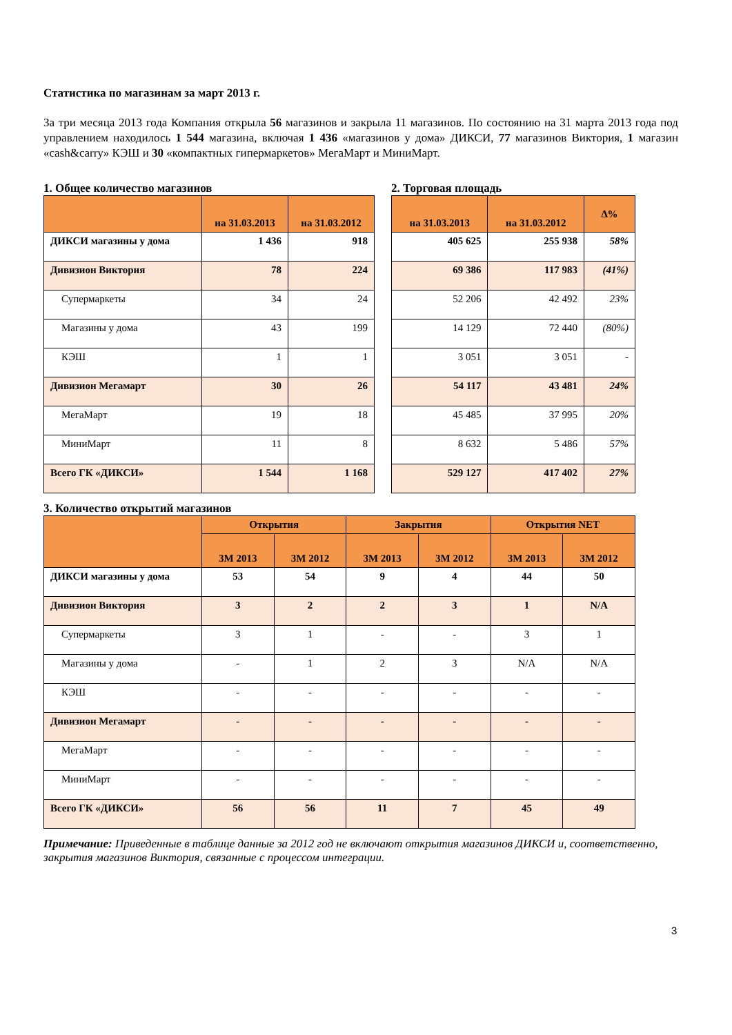Статистика по магазинам за март 2013 г.
За три месяца 2013 года Компания открыла 56 магазинов и закрыла 11 магазинов. По состоянию на 31 марта 2013 года под управлением находилось 1 544 магазина, включая 1 436 «магазинов у дома» ДИКСИ, 77 магазинов Виктория, 1 магазин «cash&carry» КЭШ и 30 «компактных гипермаркетов» МегаМарт и МиниМарт.
1. Общее количество магазинов
| | на 31.03.2013 | на 31.03.2012 |
| --- | --- | --- |
| ДИКСИ магазины у дома | 1 436 | 918 |
| Дивизион Виктория | 78 | 224 |
| Супермаркеты | 34 | 24 |
| Магазины у дома | 43 | 199 |
| КЭШ | 1 | 1 |
| Дивизион Мегамарт | 30 | 26 |
| МегаМарт | 19 | 18 |
| МиниМарт | 11 | 8 |
| Всего ГК «ДИКСИ» | 1 544 | 1 168 |
2. Торговая площадь
| на 31.03.2013 | на 31.03.2012 | ∆% |
| --- | --- | --- |
| 405 625 | 255 938 | 58% |
| 69 386 | 117 983 | (41%) |
| 52 206 | 42 492 | 23% |
| 14 129 | 72 440 | (80%) |
| 3 051 | 3 051 | - |
| 54 117 | 43 481 | 24% |
| 45 485 | 37 995 | 20% |
| 8 632 | 5 486 | 57% |
| 529 127 | 417 402 | 27% |
3. Количество открытий магазинов
| | Открытия | | Закрытия | | Открытия NET | |
| --- | --- | --- | --- | --- | --- | --- |
| | 3М 2013 | 3М 2012 | 3М 2013 | 3М 2012 | 3М 2013 | 3М 2012 |
| ДИКСИ магазины у дома | 53 | 54 | 9 | 4 | 44 | 50 |
| Дивизион Виктория | 3 | 2 | 2 | 3 | 1 | N/A |
| Супермаркеты | 3 | 1 | - | - | 3 | 1 |
| Магазины у дома | - | 1 | 2 | 3 | N/A | N/A |
| КЭШ | - | - | - | - | - | - |
| Дивизион Мегамарт | - | - | - | - | - | - |
| МегаМарт | - | - | - | - | - | - |
| МиниМарт | - | - | - | - | - | - |
| Всего ГК «ДИКСИ» | 56 | 56 | 11 | 7 | 45 | 49 |
Примечание: Приведенные в таблице данные за 2012 год не включают открытия магазинов ДИКСИ и, соответственно, закрытия магазинов Виктория, связанные с процессом интеграции.
3